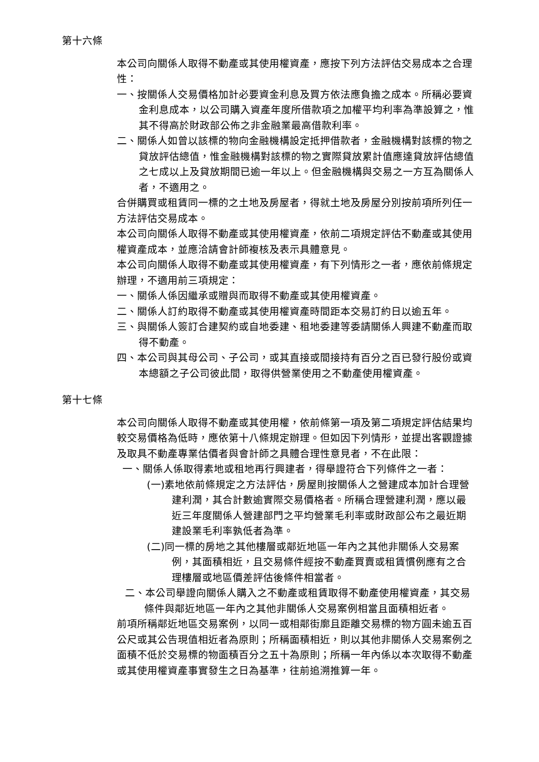第十六條
本公司向關係人取得不動產或其使用權資產，應按下列方法評估交易成本之合理性：
一、按關係人交易價格加計必要資金利息及買方依法應負擔之成本。所稱必要資金利息成本，以公司購入資產年度所借款項之加權平均利率為準設算之，惟其不得高於財政部公佈之非金融業最高借款利率。
二、關係人如曾以該標的物向金融機構設定抵押借款者，金融機構對該標的物之貸放評估總值，惟金融機構對該標的物之實際貸放累計值應達貸放評估總值之七成以上及貸放期間已逾一年以上。但金融機構與交易之一方互為關係人者，不適用之。
合併購買或租賃同一標的之土地及房屋者，得就土地及房屋分別按前項所列任一方法評估交易成本。
本公司向關係人取得不動產或其使用權資產，依前二項規定評估不動產或其使用權資產成本，並應洽請會計師複核及表示具體意見。
本公司向關係人取得不動產或其使用權資產，有下列情形之一者，應依前條規定辦理，不適用前三項規定：
一、關係人係因繼承或贈與而取得不動產或其使用權資產。
二、關係人訂約取得不動產或其使用權資產時間距本交易訂約日以逾五年。
三、與關係人簽訂合建契約或自地委建、租地委建等委請關係人興建不動產而取得不動產。
四、本公司與其母公司、子公司，或其直接或間接持有百分之百已發行股份或資本總額之子公司彼此間，取得供營業使用之不動產使用權資產。
第十七條
本公司向關係人取得不動產或其使用權，依前條第一項及第二項規定評估結果均較交易價格為低時，應依第十八條規定辦理。但如因下列情形，並提出客觀證據及取具不動產專業估價者與會計師之具體合理性意見者，不在此限：
一、關係人係取得素地或租地再行興建者，得舉證符合下列條件之一者：
(一)素地依前條規定之方法評估，房屋則按關係人之營建成本加計合理營建利潤，其合計數逾實際交易價格者。所稱合理營建利潤，應以最近三年度關係人營建部門之平均營業毛利率或財政部公布之最近期建設業毛利率孰低者為準。
(二)同一標的房地之其他樓層或鄰近地區一年內之其他非關係人交易案例，其面積相近，且交易條件經按不動產買賣或租賃慣例應有之合理樓層或地區價差評估後條件相當者。
二、本公司舉證向關係人購入之不動產或租賃取得不動產使用權資產，其交易條件與鄰近地區一年內之其他非關係人交易案例相當且面積相近者。
前項所稱鄰近地區交易案例，以同一或相鄰街廓且距離交易標的物方圓未逾五百公尺或其公告現值相近者為原則；所稱面積相近，則以其他非關係人交易案例之面積不低於交易標的物面積百分之五十為原則；所稱一年內係以本次取得不動產或其使用權資產事實發生之日為基準，往前追溯推算一年。